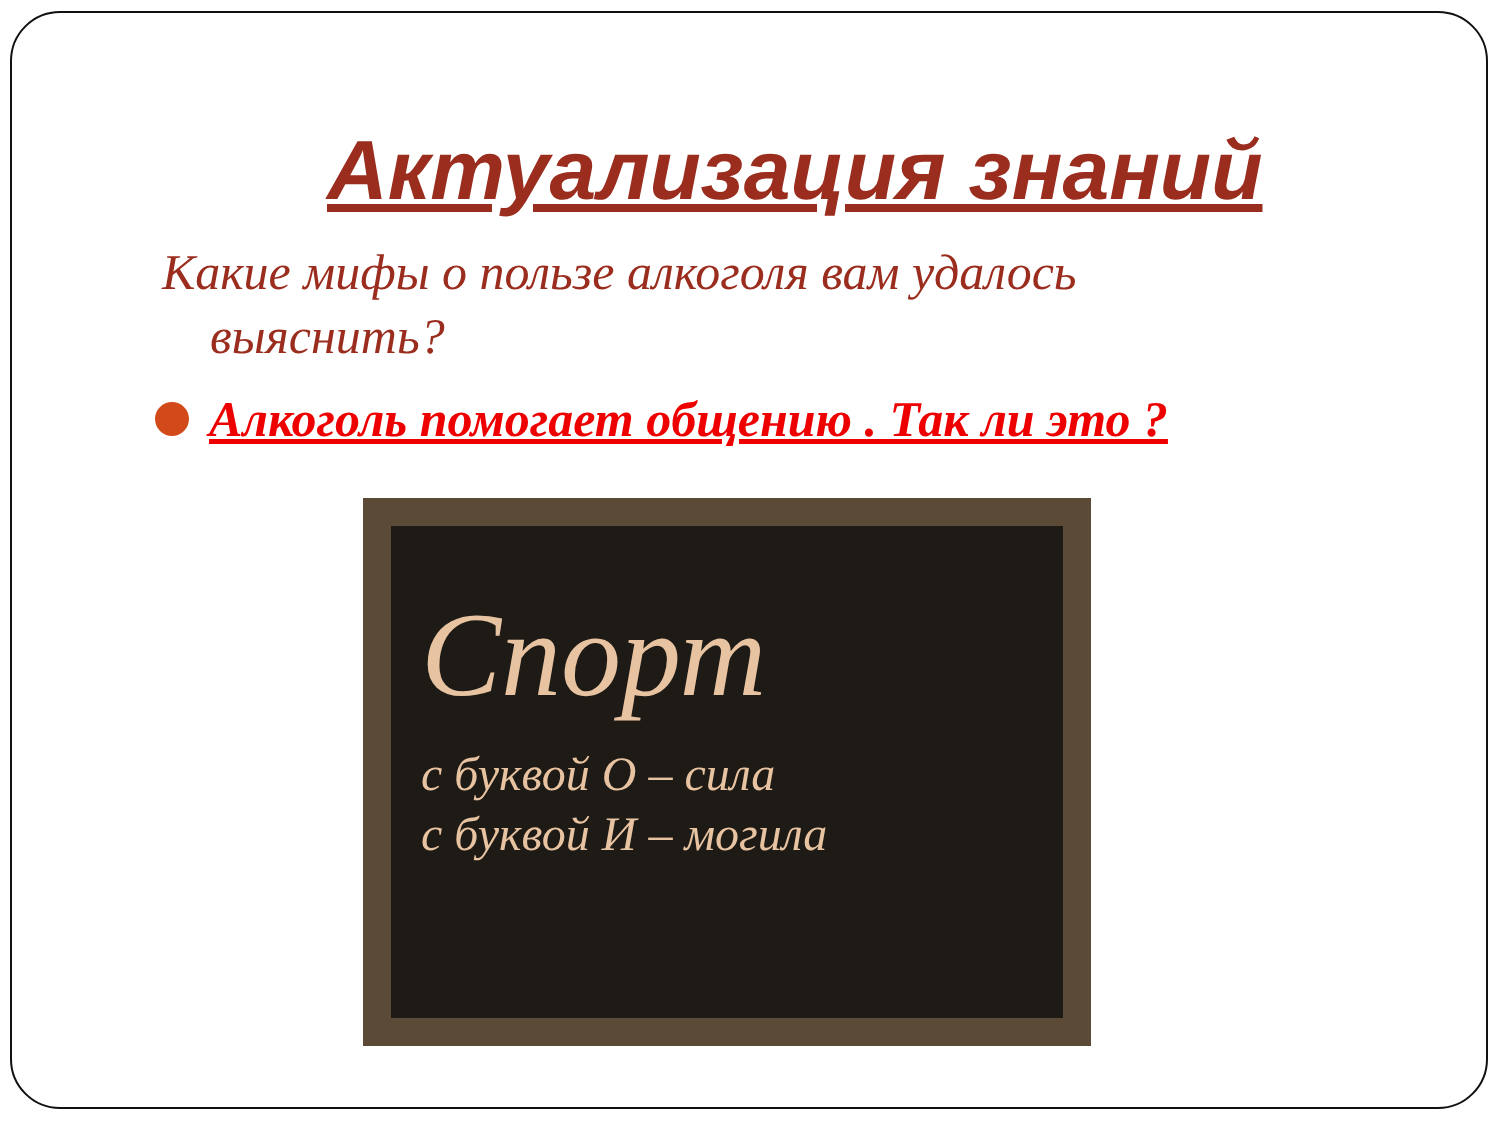Актуализация знаний
Какие мифы о пользе алкоголя вам удалось
выяснить?
Алкоголь помогает общению . Так ли это ?
Спорт
с буквой О – сила
с буквой И – могила